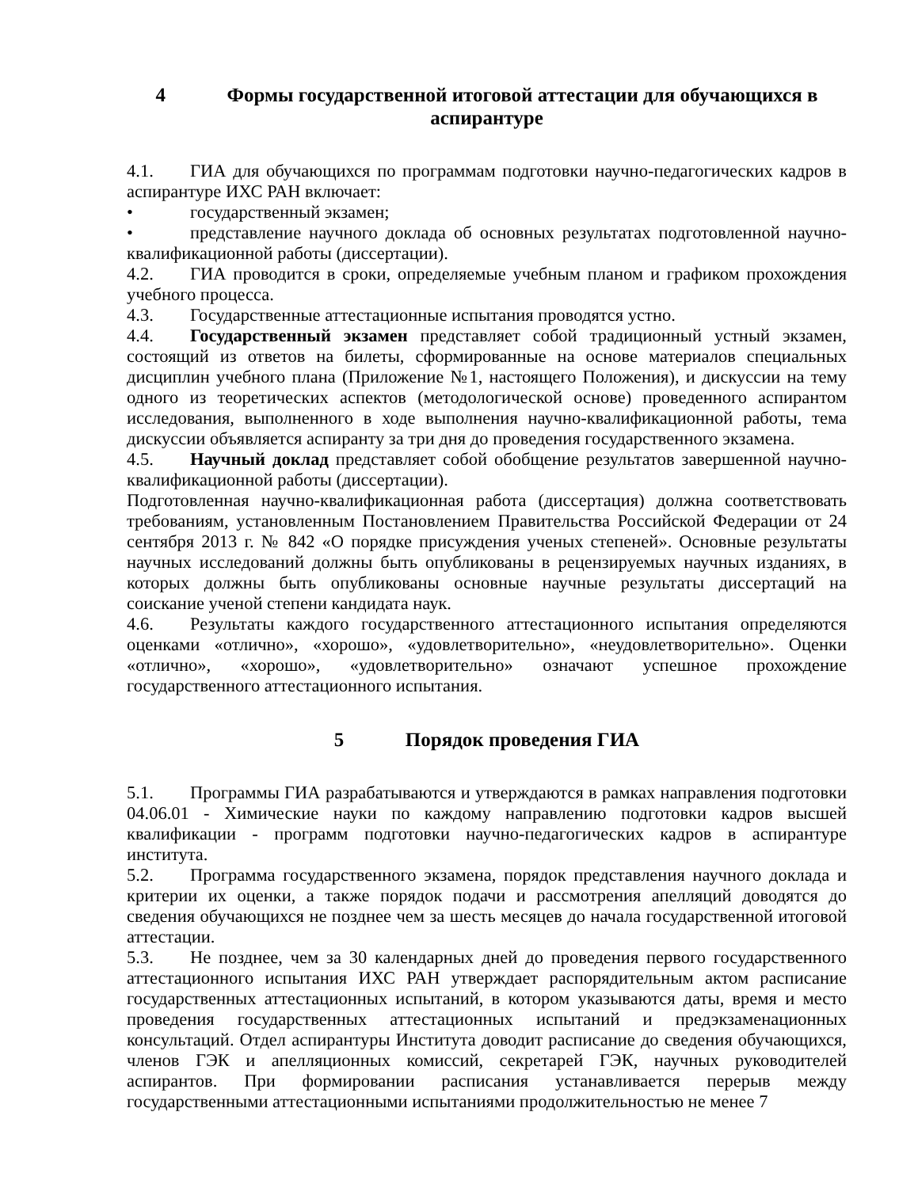4 Формы государственной итоговой аттестации для обучающихся в аспирантуре
4.1. ГИА для обучающихся по программам подготовки научно-педагогических кадров в аспирантуре ИХС РАН включает:
• государственный экзамен;
• представление научного доклада об основных результатах подготовленной научно-квалификационной работы (диссертации).
4.2. ГИА проводится в сроки, определяемые учебным планом и графиком прохождения учебного процесса.
4.3. Государственные аттестационные испытания проводятся устно.
4.4. Государственный экзамен представляет собой традиционный устный экзамен, состоящий из ответов на билеты, сформированные на основе материалов специальных дисциплин учебного плана (Приложение №1, настоящего Положения), и дискуссии на тему одного из теоретических аспектов (методологической основе) проведенного аспирантом исследования, выполненного в ходе выполнения научно-квалификационной работы, тема дискуссии объявляется аспиранту за три дня до проведения государственного экзамена.
4.5. Научный доклад представляет собой обобщение результатов завершенной научно-квалификационной работы (диссертации).
Подготовленная научно-квалификационная работа (диссертация) должна соответствовать требованиям, установленным Постановлением Правительства Российской Федерации от 24 сентября 2013 г. № 842 «О порядке присуждения ученых степеней». Основные результаты научных исследований должны быть опубликованы в рецензируемых научных изданиях, в которых должны быть опубликованы основные научные результаты диссертаций на соискание ученой степени кандидата наук.
4.6. Результаты каждого государственного аттестационного испытания определяются оценками «отлично», «хорошо», «удовлетворительно», «неудовлетворительно». Оценки «отлично», «хорошо», «удовлетворительно» означают успешное прохождение государственного аттестационного испытания.
5 Порядок проведения ГИА
5.1. Программы ГИА разрабатываются и утверждаются в рамках направления подготовки 04.06.01 - Химические науки по каждому направлению подготовки кадров высшей квалификации - программ подготовки научно-педагогических кадров в аспирантуре института.
5.2. Программа государственного экзамена, порядок представления научного доклада и критерии их оценки, а также порядок подачи и рассмотрения апелляций доводятся до сведения обучающихся не позднее чем за шесть месяцев до начала государственной итоговой аттестации.
5.3. Не позднее, чем за 30 календарных дней до проведения первого государственного аттестационного испытания ИХС РАН утверждает распорядительным актом расписание государственных аттестационных испытаний, в котором указываются даты, время и место проведения государственных аттестационных испытаний и предэкзаменационных консультаций. Отдел аспирантуры Института доводит расписание до сведения обучающихся, членов ГЭК и апелляционных комиссий, секретарей ГЭК, научных руководителей аспирантов. При формировании расписания устанавливается перерыв между государственными аттестационными испытаниями продолжительностью не менее 7